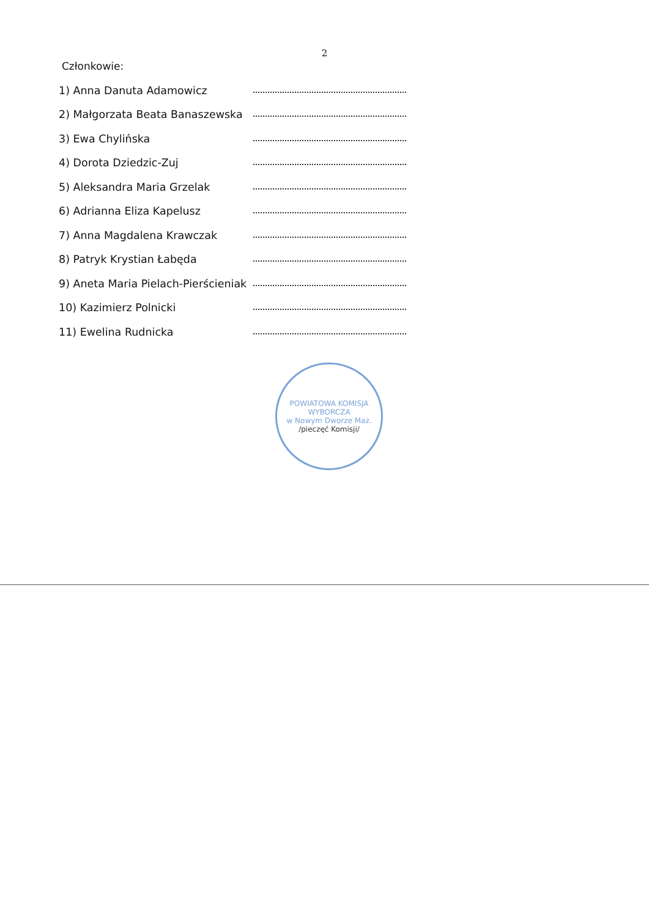2
Członkowie:
1) Anna Danuta Adamowicz
2) Małgorzata Beata Banaszewska
3) Ewa Chylińska
4) Dorota Dziedzic-Zuj
5) Aleksandra Maria Grzelak
6) Adrianna Eliza Kapelusz
7) Anna Magdalena Krawczak
8) Patryk Krystian Łabęda
9) Aneta Maria Pielach-Pierścieniak
10) Kazimierz Polnicki
11) Ewelina Rudnicka
POWIATOWA KOMISJA WYBORCZA
w Nowym Dworze Maz.
/pieczęć Komisji/